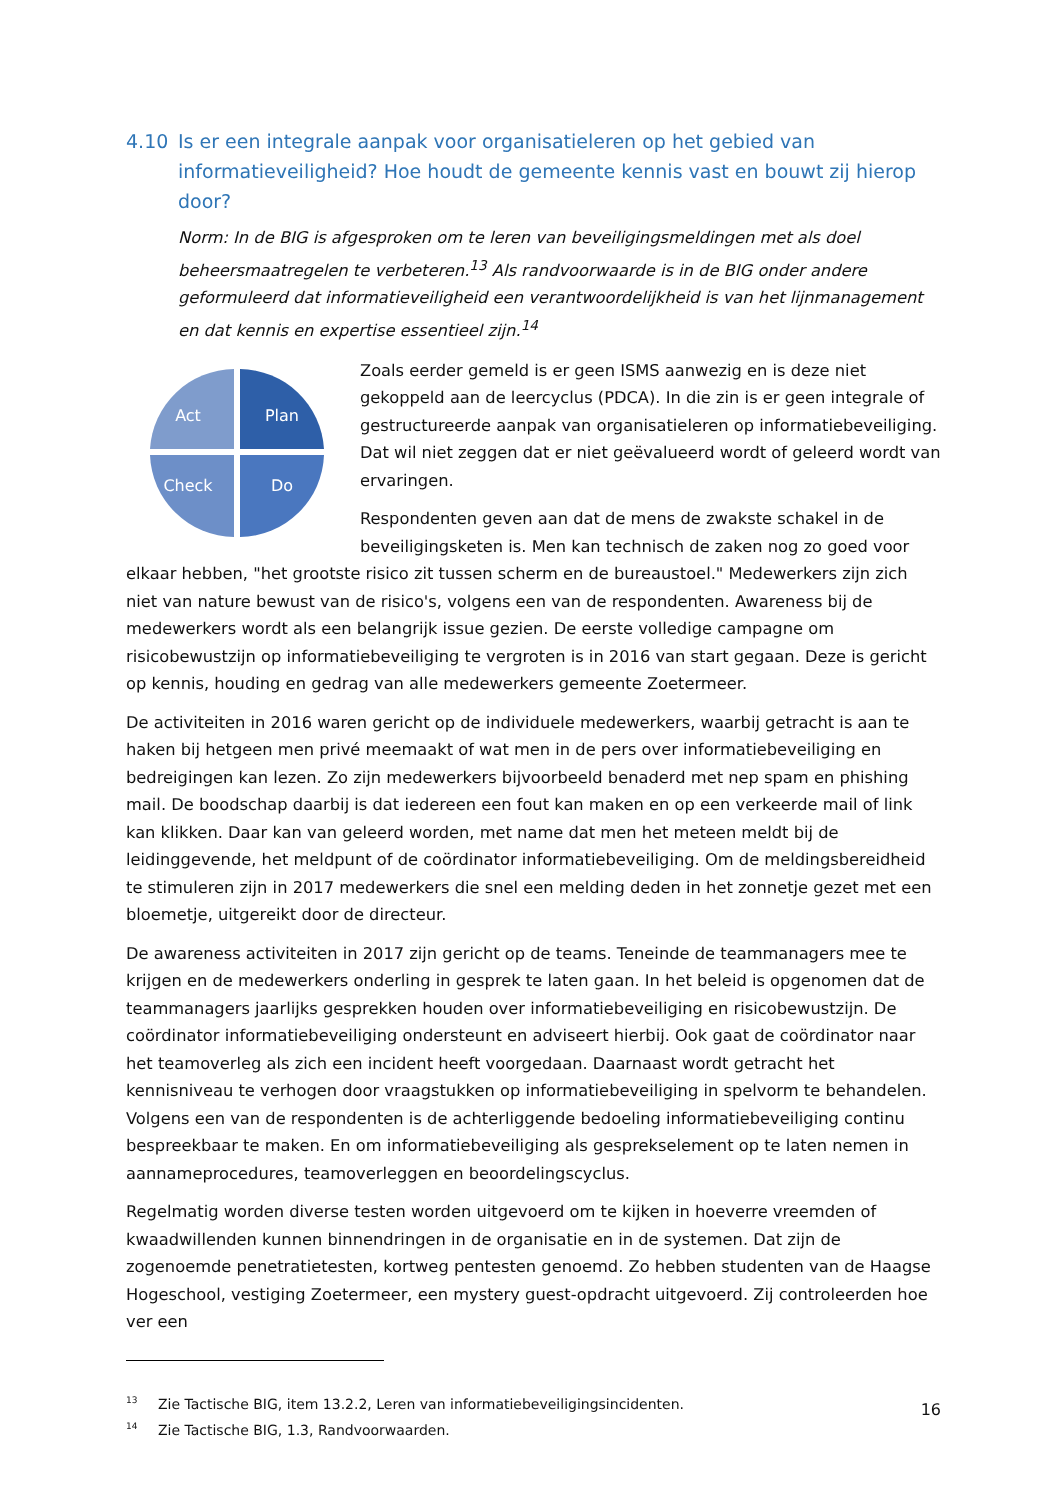4.10 Is er een integrale aanpak voor organisatieleren op het gebied van informatieveiligheid? Hoe houdt de gemeente kennis vast en bouwt zij hierop door?
Norm: In de BIG is afgesproken om te leren van beveiligingsmeldingen met als doel beheersmaatregelen te verbeteren.<sup>13</sup> Als randvoorwaarde is in de BIG onder andere geformuleerd dat informatieveiligheid een verantwoordelijkheid is van het lijnmanagement en dat kennis en expertise essentieel zijn.<sup>14</sup>
Act
Plan
Check
Do
Zoals eerder gemeld is er geen ISMS aanwezig en is deze niet gekoppeld aan de leercyclus (PDCA). In die zin is er geen integrale of gestructureerde aanpak van organisatieleren op informatiebeveiliging. Dat wil niet zeggen dat er niet geëvalueerd wordt of geleerd wordt van ervaringen.
Respondenten geven aan dat de mens de zwakste schakel in de beveiligingsketen is. Men kan technisch de zaken nog zo goed voor elkaar hebben, "het grootste risico zit tussen scherm en de bureaustoel." Medewerkers zijn zich niet van nature bewust van de risico's, volgens een van de respondenten. Awareness bij de medewerkers wordt als een belangrijk issue gezien. De eerste volledige campagne om risicobewustzijn op informatiebeveiliging te vergroten is in 2016 van start gegaan. Deze is gericht op kennis, houding en gedrag van alle medewerkers gemeente Zoetermeer.
De activiteiten in 2016 waren gericht op de individuele medewerkers, waarbij getracht is aan te haken bij hetgeen men privé meemaakt of wat men in de pers over informatiebeveiliging en bedreigingen kan lezen. Zo zijn medewerkers bijvoorbeeld benaderd met nep spam en phishing mail. De boodschap daarbij is dat iedereen een fout kan maken en op een verkeerde mail of link kan klikken. Daar kan van geleerd worden, met name dat men het meteen meldt bij de leidinggevende, het meldpunt of de coördinator informatiebeveiliging. Om de meldingsbereidheid te stimuleren zijn in 2017 medewerkers die snel een melding deden in het zonnetje gezet met een bloemetje, uitgereikt door de directeur.
De awareness activiteiten in 2017 zijn gericht op de teams. Teneinde de teammanagers mee te krijgen en de medewerkers onderling in gesprek te laten gaan. In het beleid is opgenomen dat de teammanagers jaarlijks gesprekken houden over informatiebeveiliging en risicobewustzijn. De coördinator informatiebeveiliging ondersteunt en adviseert hierbij. Ook gaat de coördinator naar het teamoverleg als zich een incident heeft voorgedaan. Daarnaast wordt getracht het kennisniveau te verhogen door vraagstukken op informatiebeveiliging in spelvorm te behandelen. Volgens een van de respondenten is de achterliggende bedoeling informatiebeveiliging continu bespreekbaar te maken. En om informatiebeveiliging als gesprekselement op te laten nemen in aannameprocedures, teamoverleggen en beoordelingscyclus.
Regelmatig worden diverse testen worden uitgevoerd om te kijken in hoeverre vreemden of kwaadwillenden kunnen binnendringen in de organisatie en in de systemen. Dat zijn de zogenoemde penetratietesten, kortweg pentesten genoemd. Zo hebben studenten van de Haagse Hogeschool, vestiging Zoetermeer, een mystery guest-opdracht uitgevoerd. Zij controleerden hoe ver een
<sup>13</sup> Zie Tactische BIG, item 13.2.2, Leren van informatiebeveiligingsincidenten.
<sup>14</sup> Zie Tactische BIG, 1.3, Randvoorwaarden.
16